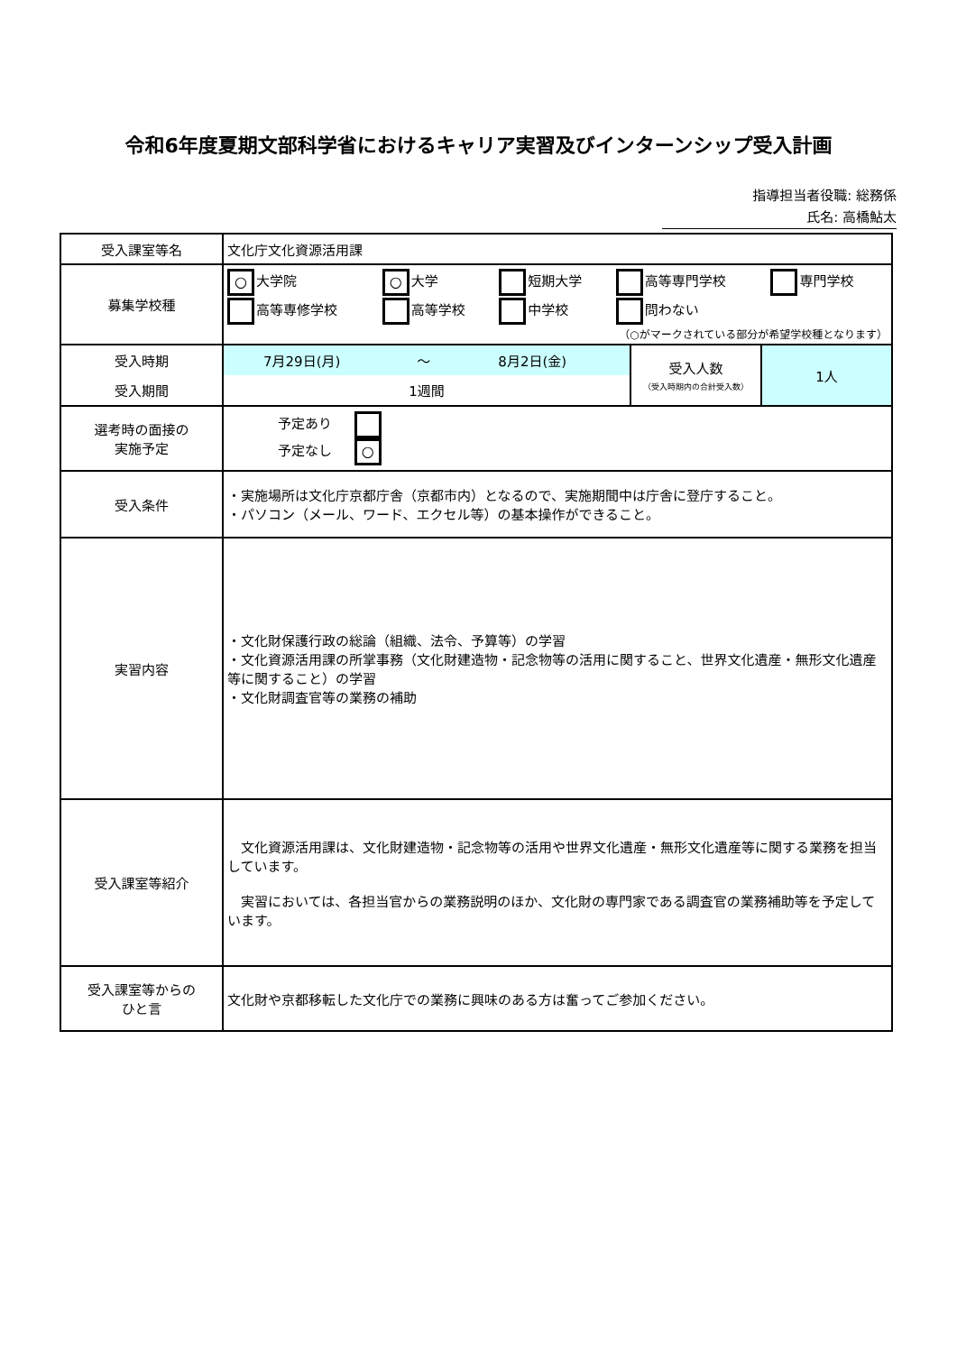令和6年度夏期文部科学省におけるキャリア実習及びインターンシップ受入計画
指導担当者役職: 総務係
氏名: 高橋鮎太
| 受入課室等名 | 文化庁文化資源活用課 | | |
| 募集学校種 | / ○ 大学院 / ○ 大学 / 短期大学 / 高等専門学校 / 専門学校 / / 高等専修学校 / 高等学校 / 中学校 / 問わない / / （○がマークされている部分が希望学校種となります） | | |
| 受入時期 | 7月29日(月) ～ 8月2日(金) | 受入人数 （受入時期内の合計受入数） | 1人 |
| 受入期間 | 1週間 | | |
| 選考時の面接の 実施予定 | 予定あり 予定なし ○ | | |
| 受入条件 | ・実施場所は文化庁京都庁舎（京都市内）となるので、実施期間中は庁舎に登庁すること。 ・パソコン（メール、ワード、エクセル等）の基本操作ができること。 | | |
| 実習内容 | ・文化財保護行政の総論（組織、法令、予算等）の学習 ・文化資源活用課の所掌事務（文化財建造物・記念物等の活用に関すること、世界文化遺産・無形文化遺産等に関すること）の学習 ・文化財調査官等の業務の補助 | | |
| 受入課室等紹介 | 文化資源活用課は、文化財建造物・記念物等の活用や世界文化遺産・無形文化遺産等に関する業務を担当しています。 実習においては、各担当官からの業務説明のほか、文化財の専門家である調査官の業務補助等を予定しています。 | | |
| 受入課室等からの ひと言 | 文化財や京都移転した文化庁での業務に興味のある方は奮ってご参加ください。 | | |